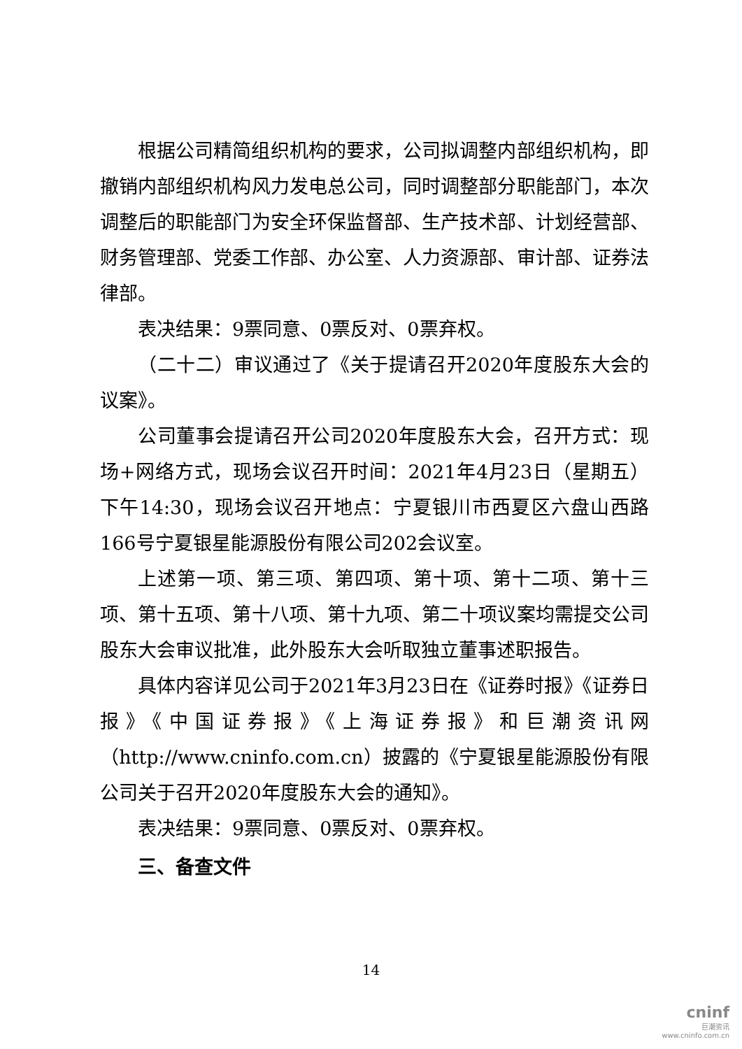根据公司精简组织机构的要求，公司拟调整内部组织机构，即撤销内部组织机构风力发电总公司，同时调整部分职能部门，本次调整后的职能部门为安全环保监督部、生产技术部、计划经营部、财务管理部、党委工作部、办公室、人力资源部、审计部、证券法律部。
表决结果：9票同意、0票反对、0票弃权。
（二十二）审议通过了《关于提请召开2020年度股东大会的议案》。
公司董事会提请召开公司2020年度股东大会，召开方式：现场+网络方式，现场会议召开时间：2021年4月23日（星期五）下午14:30，现场会议召开地点：宁夏银川市西夏区六盘山西路166号宁夏银星能源股份有限公司202会议室。
上述第一项、第三项、第四项、第十项、第十二项、第十三项、第十五项、第十八项、第十九项、第二十项议案均需提交公司股东大会审议批准，此外股东大会听取独立董事述职报告。
具体内容详见公司于2021年3月23日在《证券时报》《证券日报》《中国证券报》《上海证券报》和巨潮资讯网（http://www.cninfo.com.cn）披露的《宁夏银星能源股份有限公司关于召开2020年度股东大会的通知》。
表决结果：9票同意、0票反对、0票弃权。
三、备查文件
14
cninf
巨潮资讯
www.cninfo.com.cn